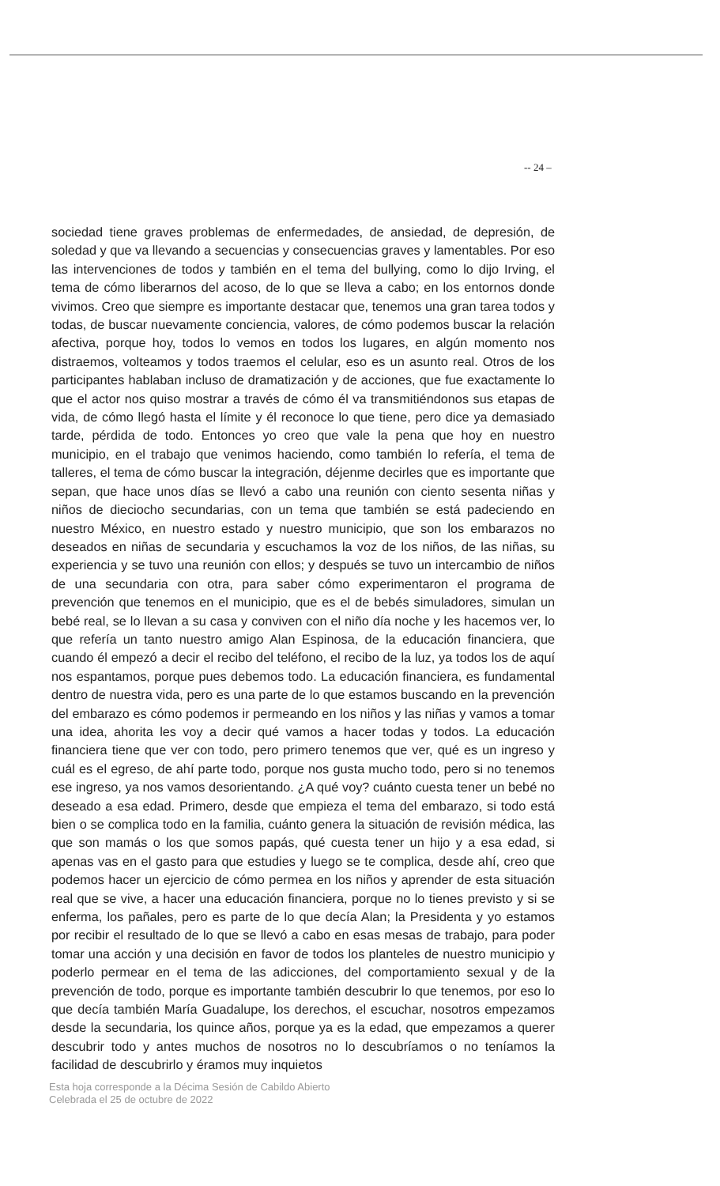-- 24 –
sociedad tiene graves problemas de enfermedades, de ansiedad, de depresión, de soledad y que va llevando a secuencias y consecuencias graves y lamentables. Por eso las intervenciones de todos y también en el tema del bullying, como lo dijo Irving, el tema de cómo liberarnos del acoso, de lo que se lleva a cabo; en los entornos donde vivimos. Creo que siempre es importante destacar que, tenemos una gran tarea todos y todas, de buscar nuevamente conciencia, valores, de cómo podemos buscar la relación afectiva, porque hoy, todos lo vemos en todos los lugares, en algún momento nos distraemos, volteamos y todos traemos el celular, eso es un asunto real. Otros de los participantes hablaban incluso de dramatización y de acciones, que fue exactamente lo que el actor nos quiso mostrar a través de cómo él va transmitiéndonos sus etapas de vida, de cómo llegó hasta el límite y él reconoce lo que tiene, pero dice ya demasiado tarde, pérdida de todo. Entonces yo creo que vale la pena que hoy en nuestro municipio, en el trabajo que venimos haciendo, como también lo refería, el tema de talleres, el tema de cómo buscar la integración, déjenme decirles que es importante que sepan, que hace unos días se llevó a cabo una reunión con ciento sesenta niñas y niños de dieciocho secundarias, con un tema que también se está padeciendo en nuestro México, en nuestro estado y nuestro municipio, que son los embarazos no deseados en niñas de secundaria y escuchamos la voz de los niños, de las niñas, su experiencia y se tuvo una reunión con ellos; y después se tuvo un intercambio de niños de una secundaria con otra, para saber cómo experimentaron el programa de prevención que tenemos en el municipio, que es el de bebés simuladores, simulan un bebé real, se lo llevan a su casa y conviven con el niño día noche y les hacemos ver, lo que refería un tanto nuestro amigo Alan Espinosa, de la educación financiera, que cuando él empezó a decir el recibo del teléfono, el recibo de la luz, ya todos los de aquí nos espantamos, porque pues debemos todo. La educación financiera, es fundamental dentro de nuestra vida, pero es una parte de lo que estamos buscando en la prevención del embarazo es cómo podemos ir permeando en los niños y las niñas y vamos a tomar una idea, ahorita les voy a decir qué vamos a hacer todas y todos. La educación financiera tiene que ver con todo, pero primero tenemos que ver, qué es un ingreso y cuál es el egreso, de ahí parte todo, porque nos gusta mucho todo, pero si no tenemos ese ingreso, ya nos vamos desorientando. ¿A qué voy? cuánto cuesta tener un bebé no deseado a esa edad. Primero, desde que empieza el tema del embarazo, si todo está bien o se complica todo en la familia, cuánto genera la situación de revisión médica, las que son mamás o los que somos papás, qué cuesta tener un hijo y a esa edad, si apenas vas en el gasto para que estudies y luego se te complica, desde ahí, creo que podemos hacer un ejercicio de cómo permea en los niños y aprender de esta situación real que se vive, a hacer una educación financiera, porque no lo tienes previsto y si se enferma, los pañales, pero es parte de lo que decía Alan; la Presidenta y yo estamos por recibir el resultado de lo que se llevó a cabo en esas mesas de trabajo, para poder tomar una acción y una decisión en favor de todos los planteles de nuestro municipio y poderlo permear en el tema de las adicciones, del comportamiento sexual y de la prevención de todo, porque es importante también descubrir lo que tenemos, por eso lo que decía también María Guadalupe, los derechos, el escuchar, nosotros empezamos desde la secundaria, los quince años, porque ya es la edad, que empezamos a querer descubrir todo y antes muchos de nosotros no lo descubríamos o no teníamos la facilidad de descubrirlo y éramos muy inquietos
Esta hoja corresponde a la Décima Sesión de Cabildo Abierto
Celebrada el 25 de octubre de 2022